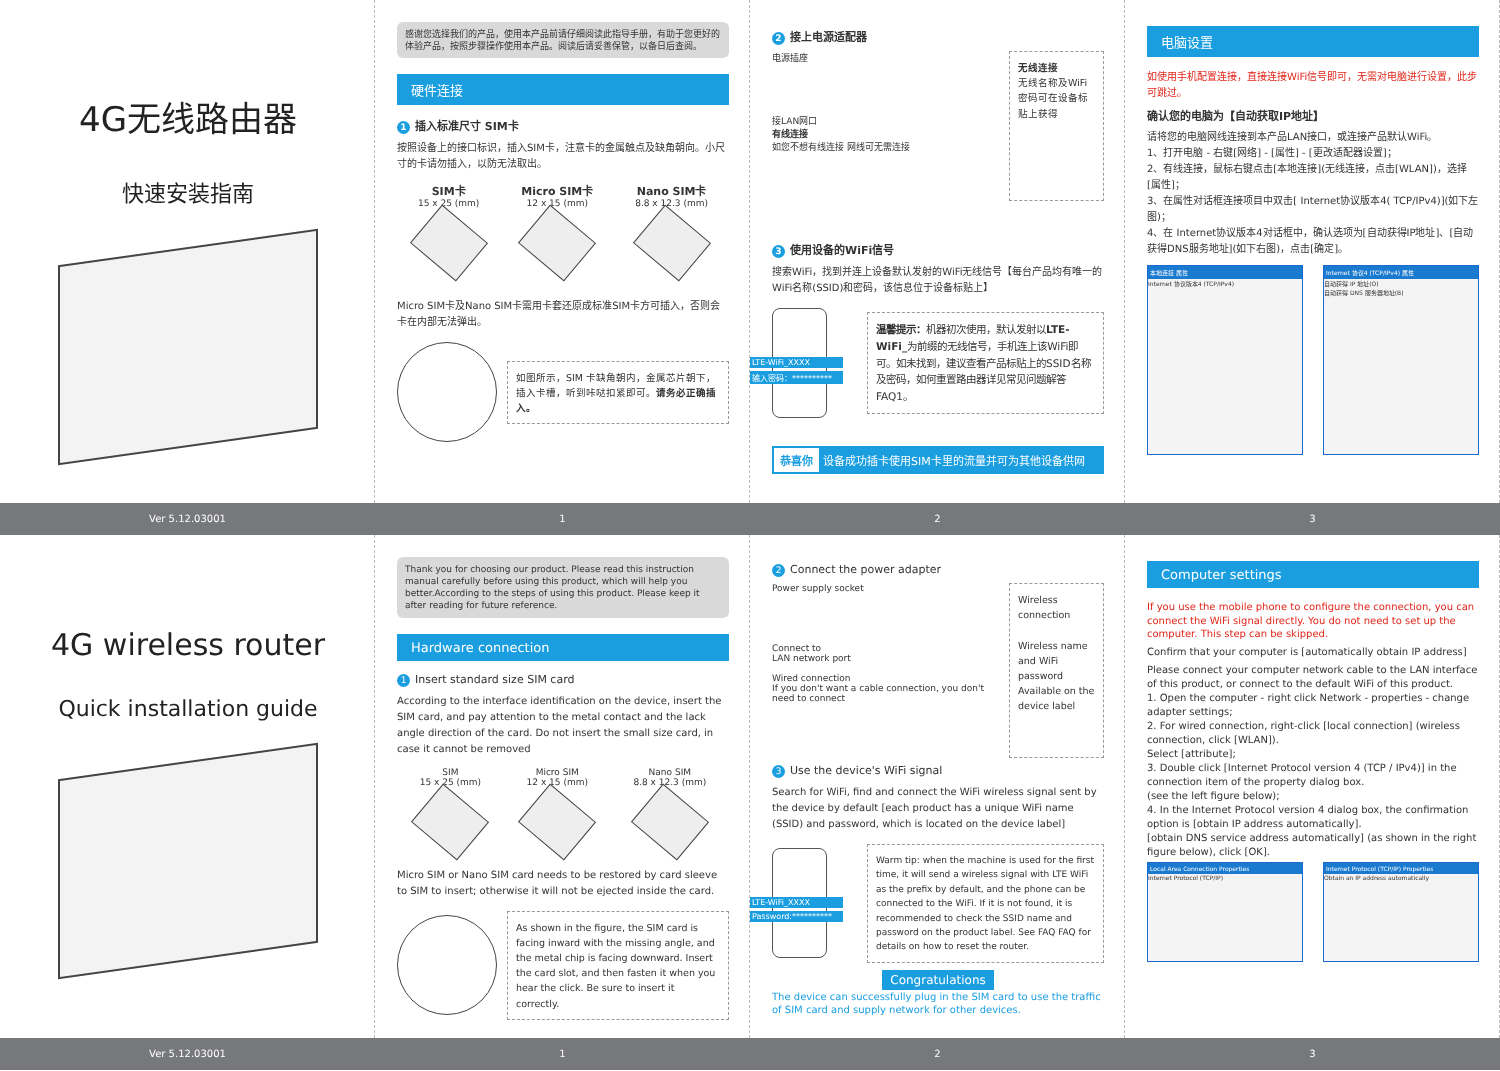4G无线路由器
快速安装指南
感谢您选择我们的产品，使用本产品前请仔细阅读此指导手册，有助于您更好的体验产品，按照步骤操作使用本产品。阅读后请妥善保管，以备日后查阅。
硬件连接
1 插入标准尺寸 SIM卡
按照设备上的接口标识，插入SIM卡，注意卡的金属触点及缺角朝向。小尺寸的卡请勿插入，以防无法取出。
SIM卡
15 x 25 (mm)
Micro SIM卡
12 x 15 (mm)
Nano SIM卡
8.8 x 12.3 (mm)
Micro SIM卡及Nano SIM卡需用卡套还原成标准SIM卡方可插入，否则会卡在内部无法弹出。
如图所示，SIM 卡缺角朝内，金属芯片朝下，插入卡槽，听到咔哒扣紧即可。请务必正确插入。
2 接上电源适配器
电源插座
接LAN网口
有线连接
如您不想有线连接 网线可无需连接
无线连接
无线名称及WiFi密码可在设备标贴上获得
3 使用设备的WiFi信号
搜索WiFi，找到并连上设备默认发射的WiFi无线信号【每台产品均有唯一的WiFi名称(SSID)和密码，该信息位于设备标贴上】
LTE-WiFi_XXXX
输入密码：**********
温馨提示：机器初次使用，默认发射以LTE-WiFi_为前缀的无线信号，手机连上该WiFi即可。如未找到，建议查看产品标贴上的SSID名称及密码，如何重置路由器详见常见问题解答FAQ1。
恭喜你 设备成功插卡使用SIM卡里的流量并可为其他设备供网
电脑设置
如使用手机配置连接，直接连接WiFi信号即可，无需对电脑进行设置，此步可跳过。
确认您的电脑为【自动获取IP地址】
请将您的电脑网线连接到本产品LAN接口，或连接产品默认WiFi。
1、打开电脑 - 右键[网络] - [属性] - [更改适配器设置]；
2、有线连接，鼠标右键点击[本地连接](无线连接，点击[WLAN])，选择[属性]；
3、在属性对话框连接项目中双击[ Internet协议版本4( TCP/IPv4)](如下左图)；
4、在 Internet协议版本4对话框中，确认选项为[自动获得IP地址]、[自动获得DNS服务地址](如下右图)，点击[确定]。
本地连接 属性
Internet 协议版本4 (TCP/IPv4)
Internet 协议4 (TCP/IPv4) 属性
自动获得 IP 地址(O)
自动获得 DNS 服务器地址(B)
Ver 5.12.03001 1 2 3
4G wireless router
Quick installation guide
Thank you for choosing our product. Please read this instruction manual carefully before using this product, which will help you better.According to the steps of using this product. Please keep it after reading for future reference.
Hardware connection
1 Insert standard size SIM card
According to the interface identification on the device, insert the SIM card, and pay attention to the metal contact and the lack angle direction of the card. Do not insert the small size card, in case it cannot be removed
SIM
15 x 25 (mm)
Micro SIM
12 x 15 (mm)
Nano SIM
8.8 x 12.3 (mm)
Micro SIM or Nano SIM card needs to be restored by card sleeve to SIM to insert; otherwise it will not be ejected inside the card.
As shown in the figure, the SIM card is facing inward with the missing angle, and the metal chip is facing downward. Insert the card slot, and then fasten it when you hear the click. Be sure to insert it correctly.
2 Connect the power adapter
Power supply socket
Connect to
LAN network port
Wired connection
If you don't want a cable connection, you don't need to connect
Wireless connection
Wireless name and WiFi password Available on the device label
3 Use the device's WiFi signal
Search for WiFi, find and connect the WiFi wireless signal sent by the device by default [each product has a unique WiFi name (SSID) and password, which is located on the device label]
LTE-WiFi_XXXX
Password:**********
Warm tip: when the machine is used for the first time, it will send a wireless signal with LTE WiFi as the prefix by default, and the phone can be connected to the WiFi. If it is not found, it is recommended to check the SSID name and password on the product label. See FAQ FAQ for details on how to reset the router.
Congratulations
The device can successfully plug in the SIM card to use the traffic of SIM card and supply network for other devices.
Computer settings
If you use the mobile phone to configure the connection, you can connect the WiFi signal directly. You do not need to set up the computer. This step can be skipped.
Confirm that your computer is [automatically obtain IP address]
Please connect your computer network cable to the LAN interface of this product, or connect to the default WiFi of this product.
1. Open the computer - right click Network - properties - change adapter settings;
2. For wired connection, right-click [local connection] (wireless connection, click [WLAN]).
Select [attribute];
3. Double click [Internet Protocol version 4 (TCP / IPv4)] in the connection item of the property dialog box.
(see the left figure below);
4. In the Internet Protocol version 4 dialog box, the confirmation option is [obtain IP address automatically].
[obtain DNS service address automatically] (as shown in the right figure below), click [OK].
Local Area Connection Properties
Internet Protocol (TCP/IP)
Internet Protocol (TCP/IP) Properties
Obtain an IP address automatically
Ver 5.12.03001 1 2 3